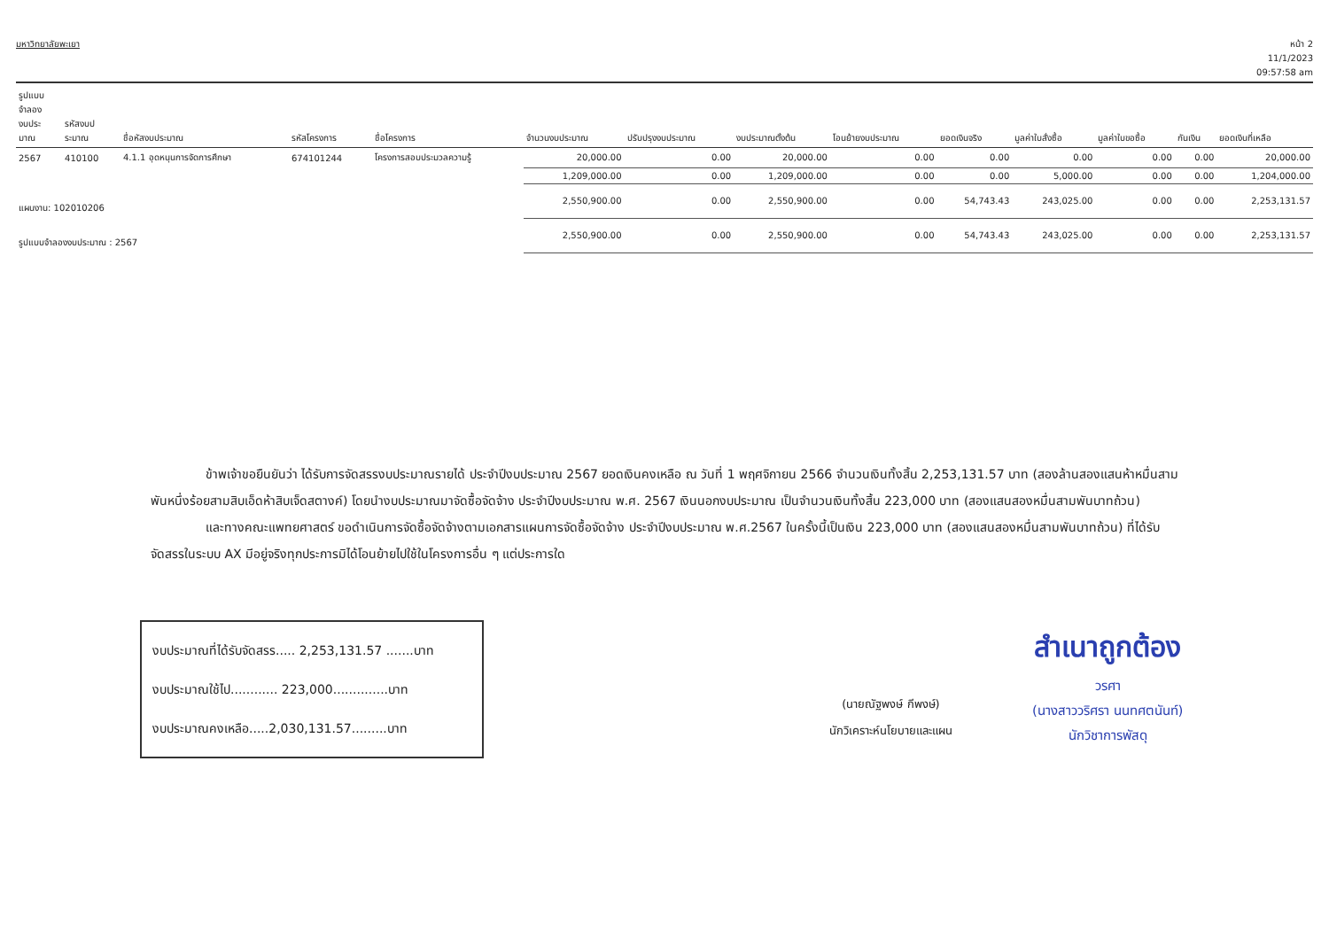มหาวิทยาลัยพะเยา
หน้า 2
11/1/2023
09:57:58 am
| รูปแบบ จำลอง งบประ มาณ | รหัสงบป ระมาณ | ชื่อหัสงบประมาณ | รหัสโครงการ | ชื่อโครงการ | จำนวนงบประมาณ | ปรับปรุงงบประมาณ | งบประมาณตั้งต้น | โอนย้ายงบประมาณ | ยอดเงินจริง | มูลค่าใบสั่งซื้อ | มูลค่าใบขอซื้อ | กันเงิน | ยอดเงินที่เหลือ |
| --- | --- | --- | --- | --- | --- | --- | --- | --- | --- | --- | --- | --- | --- |
| 2567 | 410100 | 4.1.1 อุดหนุนการจัดการศึกษา | 674101244 | โครงการสอบประมวลความรู้ | 20,000.00 | 0.00 | 20,000.00 | 0.00 | 0.00 | 0.00 | 0.00 | 0.00 | 20,000.00 |
| | | | | | 1,209,000.00 | 0.00 | 1,209,000.00 | 0.00 | 0.00 | 5,000.00 | 0.00 | 0.00 | 1,204,000.00 |
| แผนงาน: 102010206 | | | | | 2,550,900.00 | 0.00 | 2,550,900.00 | 0.00 | 54,743.43 | 243,025.00 | 0.00 | 0.00 | 2,253,131.57 |
| รูปแบบจำลองงบประมาณ : 2567 | | | | | 2,550,900.00 | 0.00 | 2,550,900.00 | 0.00 | 54,743.43 | 243,025.00 | 0.00 | 0.00 | 2,253,131.57 |
ข้าพเจ้าขอยืนยันว่า ได้รับการจัดสรรงบประมาณรายได้ ประจำปีงบประมาณ 2567 ยอดเงินคงเหลือ ณ วันที่ 1 พฤศจิกายน 2566 จำนวนเงินทั้งสิ้น 2,253,131.57 บาท (สองล้านสองแสนห้าหมื่นสามพันหนึ่งร้อยสามสิบเอ็ดห้าสิบเจ็ดสตางค์) โดยนำงบประมาณมาจัดซื้อจัดจ้าง ประจำปีงบประมาณ พ.ศ. 2567 เงินนอกงบประมาณ เป็นจำนวนเงินทั้งสิ้น 223,000 บาท (สองแสนสองหมื่นสามพันบาทถ้วน)
และทางคณะแพทยศาสตร์ ขอดำเนินการจัดซื้อจัดจ้างตามเอกสารแผนการจัดซื้อจัดจ้าง ประจำปีงบประมาณ พ.ศ.2567 ในครั้งนี้เป็นเงิน 223,000 บาท (สองแสนสองหมื่นสามพันบาทถ้วน) ที่ได้รับจัดสรรในระบบ AX มีอยู่จริงทุกประการมิได้โอนย้ายไปใช้ในโครงการอื่น ๆ แต่ประการใด
งบประมาณที่ได้รับจัดสรร..... 2,253,131.57 .......บาท
งบประมาณใช้ไป............ 223,000..............บาท
งบประมาณคงเหลือ.....2,030,131.57.........บาท
(นายณัฐพงษ์ กีพงษ์)
นักวิเคราะห์นโยบายและแผน
สำเนาถูกต้อง
วรศา
(นางสาววริศรา นนทศตนันท์)
นักวิชาการพัสดุ